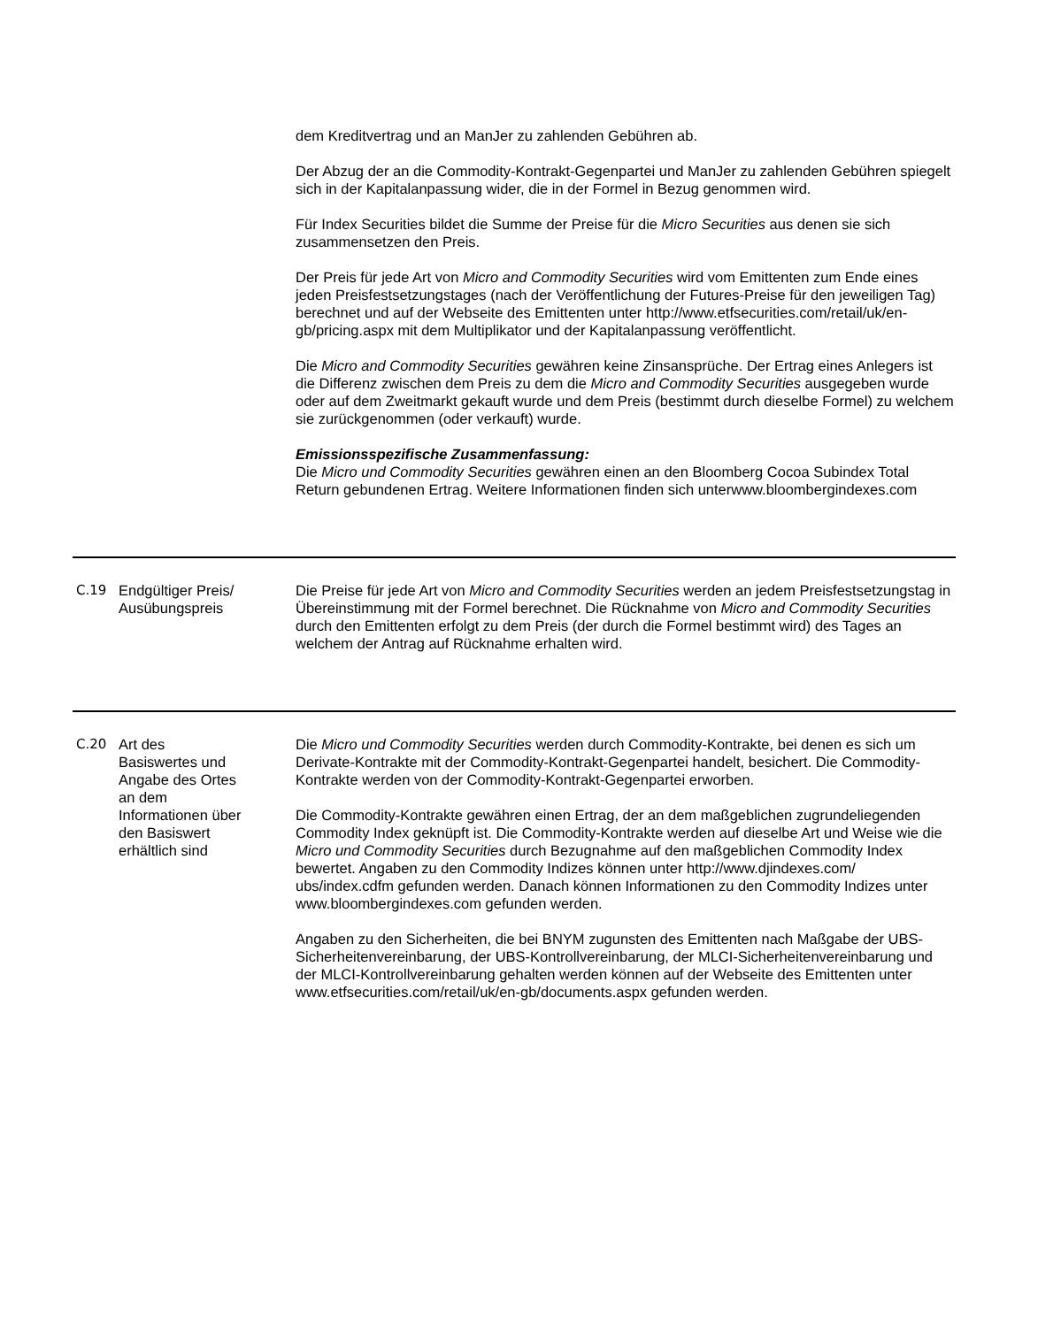| | | dem Kreditvertrag und an ManJer zu zahlenden Gebühren ab. Der Abzug der an die Commodity-Kontrakt-Gegenpartei und ManJer zu zahlenden Gebühren spiegelt sich in der Kapitalanpassung wider, die in der Formel in Bezug genommen wird. Für Index Securities bildet die Summe der Preise für die Micro Securities aus denen sie sich zusammensetzen den Preis. Der Preis für jede Art von Micro and Commodity Securities wird vom Emittenten zum Ende eines jeden Preisfestsetzungstages (nach der Veröffentlichung der Futures-Preise für den jeweiligen Tag) berechnet und auf der Webseite des Emittenten unter http://www.etfsecurities.com/retail/uk/en-gb/pricing.aspx mit dem Multiplikator und der Kapitalanpassung veröffentlicht. Die Micro and Commodity Securities gewähren keine Zinsansprüche. Der Ertrag eines Anlegers ist die Differenz zwischen dem Preis zu dem die Micro and Commodity Securities ausgegeben wurde oder auf dem Zweitmarkt gekauft wurde und dem Preis (bestimmt durch dieselbe Formel) zu welchem sie zurückgenommen (oder verkauft) wurde. Emissionsspezifische Zusammenfassung: Die Micro und Commodity Securities gewähren einen an den Bloomberg Cocoa Subindex Total Return gebundenen Ertrag. Weitere Informationen finden sich unterwww.bloombergindexes.com |
| C.19 | Endgültiger Preis/ Ausübungspreis | Die Preise für jede Art von Micro and Commodity Securities werden an jedem Preisfestsetzungstag in Übereinstimmung mit der Formel berechnet. Die Rücknahme von Micro and Commodity Securities durch den Emittenten erfolgt zu dem Preis (der durch die Formel bestimmt wird) des Tages an welchem der Antrag auf Rücknahme erhalten wird. |
| C.20 | Art des Basiswertes und Angabe des Ortes an dem Informationen über den Basiswert erhältlich sind | Die Micro und Commodity Securities werden durch Commodity-Kontrakte, bei denen es sich um Derivate-Kontrakte mit der Commodity-Kontrakt-Gegenpartei handelt, besichert. Die Commodity-Kontrakte werden von der Commodity-Kontrakt-Gegenpartei erworben. Die Commodity-Kontrakte gewähren einen Ertrag, der an dem maßgeblichen zugrundeliegenden Commodity Index geknüpft ist. Die Commodity-Kontrakte werden auf dieselbe Art und Weise wie die Micro und Commodity Securities durch Bezugnahme auf den maßgeblichen Commodity Index bewertet. Angaben zu den Commodity Indizes können unter http://www.djindexes.com/ ubs/index.cdfm gefunden werden. Danach können Informationen zu den Commodity Indizes unter www.bloombergindexes.com gefunden werden. Angaben zu den Sicherheiten, die bei BNYM zugunsten des Emittenten nach Maßgabe der UBS-Sicherheitenvereinbarung, der UBS-Kontrollvereinbarung, der MLCI-Sicherheitenvereinbarung und der MLCI-Kontrollvereinbarung gehalten werden können auf der Webseite des Emittenten unter www.etfsecurities.com/retail/uk/en-gb/documents.aspx gefunden werden. |